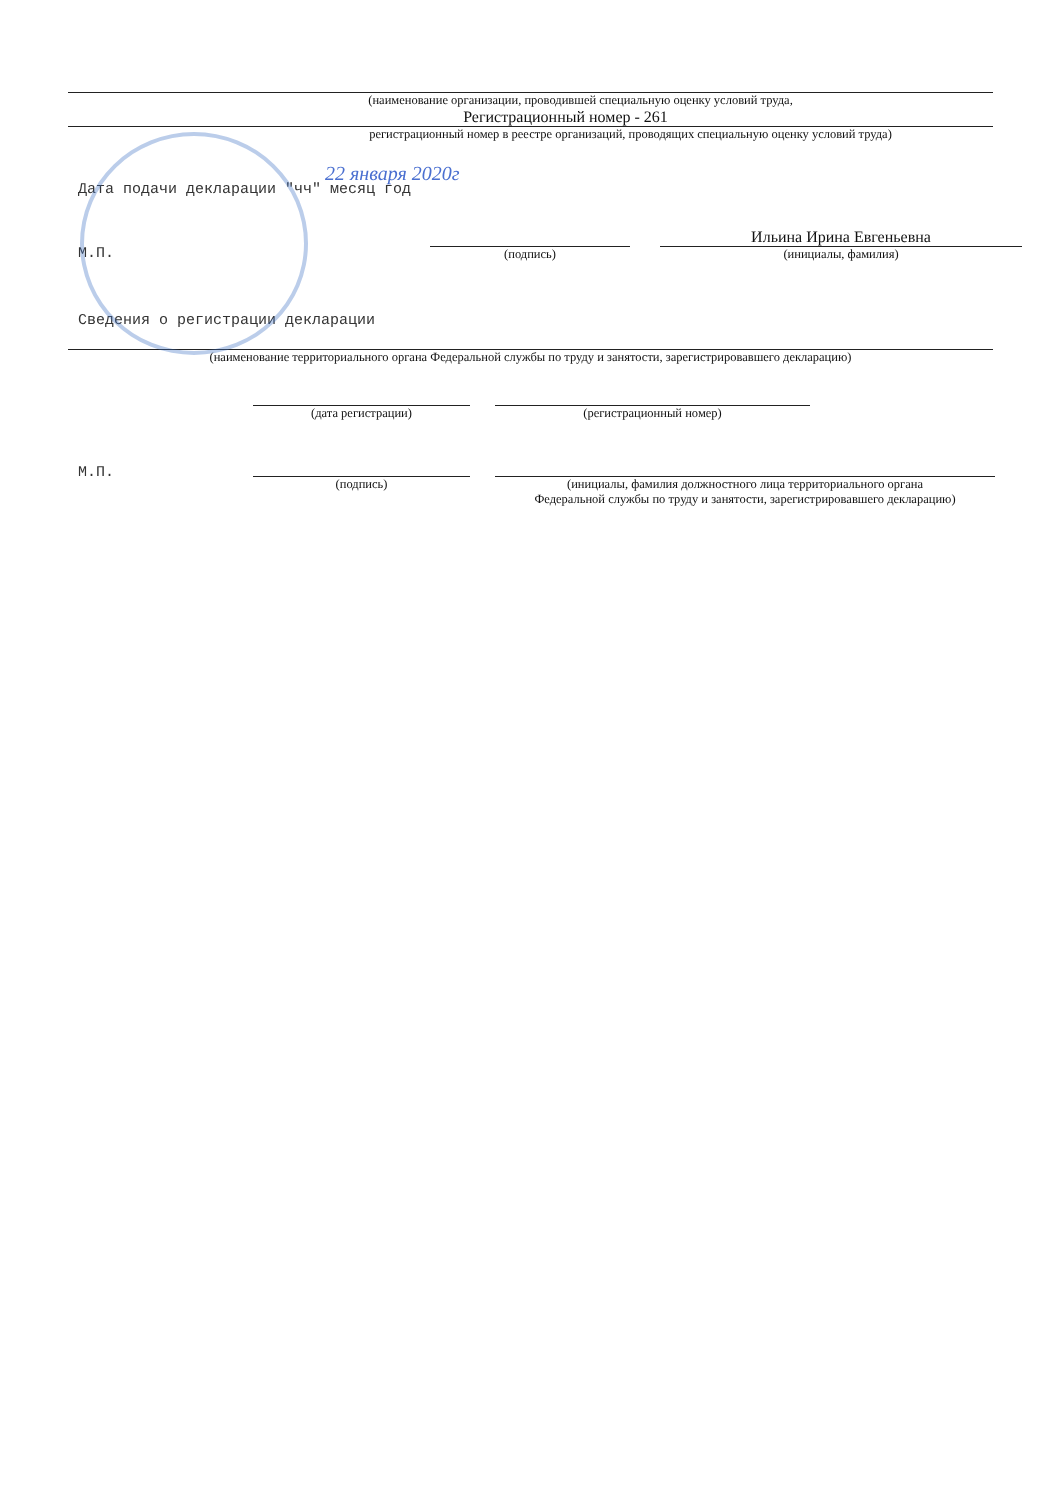(наименование организации, проводившей специальную оценку условий труда,
Регистрационный номер - 261
регистрационный номер в реестре организаций, проводящих специальную оценку условий труда)
22 января 2020г
Дата подачи декларации "чч" месяц год
М.П.
(подпись)
Ильина Ирина Евгеньевна
(инициалы, фамилия)
Сведения о регистрации декларации
(наименование территориального органа Федеральной службы по труду и занятости, зарегистрировавшего декларацию)
(дата регистрации) (регистрационный номер)
М.П.
(подпись) (инициалы, фамилия должностного лица территориального органа
Федеральной службы по труду и занятости, зарегистрировавшего декларацию)